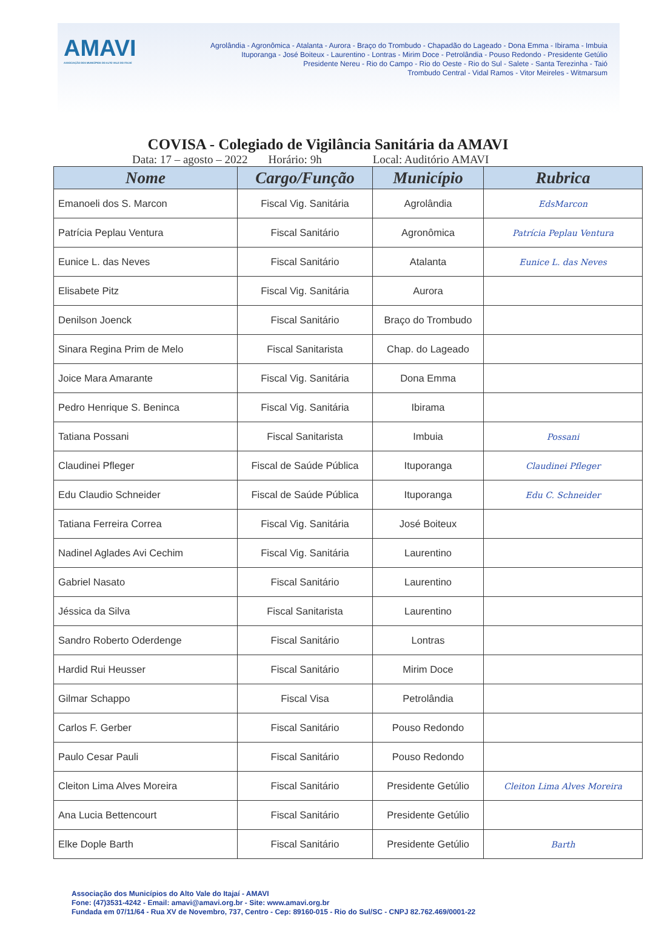AMAVI
ASSOCIAÇÃO DOS MUNICÍPIOS DO ALTO VALE DO ITAJAÍ
Agrolândia - Agronômica - Atalanta - Aurora - Braço do Trombudo - Chapadão do Lageado - Dona Emma - Ibirama - Imbuia
Ituporanga - José Boiteux - Laurentino - Lontras - Mirim Doce - Petrolândia - Pouso Redondo - Presidente Getúlio
Presidente Nereu - Rio do Campo - Rio do Oeste - Rio do Sul - Salete - Santa Terezinha - Taió
Trombudo Central - Vidal Ramos - Vitor Meireles - Witmarsum
COVISA - Colegiado de Vigilância Sanitária da AMAVI
Data: 17 – agosto – 2022 Horário: 9h Local: Auditório AMAVI
| Nome | Cargo/Função | Município | Rubrica |
| --- | --- | --- | --- |
| Emanoeli dos S. Marcon | Fiscal Vig. Sanitária | Agrolândia | EdsMarcon |
| Patrícia Peplau Ventura | Fiscal Sanitário | Agronômica | Patrícia Peplau Ventura |
| Eunice L. das Neves | Fiscal Sanitário | Atalanta | Eunice L. das Neves |
| Elisabete Pitz | Fiscal Vig. Sanitária | Aurora | |
| Denilson Joenck | Fiscal Sanitário | Braço do Trombudo | |
| Sinara Regina Prim de Melo | Fiscal Sanitarista | Chap. do Lageado | |
| Joice Mara Amarante | Fiscal Vig. Sanitária | Dona Emma | |
| Pedro Henrique S. Beninca | Fiscal Vig. Sanitária | Ibirama | |
| Tatiana Possani | Fiscal Sanitarista | Imbuia | Possani |
| Claudinei Pfleger | Fiscal de Saúde Pública | Ituporanga | Claudinei Pfleger |
| Edu Claudio Schneider | Fiscal de Saúde Pública | Ituporanga | Edu C. Schneider |
| Tatiana Ferreira Correa | Fiscal Vig. Sanitária | José Boiteux | |
| Nadinel Aglades Avi Cechim | Fiscal Vig. Sanitária | Laurentino | |
| Gabriel Nasato | Fiscal Sanitário | Laurentino | |
| Jéssica da Silva | Fiscal Sanitarista | Laurentino | |
| Sandro Roberto Oderdenge | Fiscal Sanitário | Lontras | |
| Hardid Rui Heusser | Fiscal Sanitário | Mirim Doce | |
| Gilmar Schappo | Fiscal Visa | Petrolândia | |
| Carlos F. Gerber | Fiscal Sanitário | Pouso Redondo | |
| Paulo Cesar Pauli | Fiscal Sanitário | Pouso Redondo | |
| Cleiton Lima Alves Moreira | Fiscal Sanitário | Presidente Getúlio | Cleiton Lima Alves Moreira |
| Ana Lucia Bettencourt | Fiscal Sanitário | Presidente Getúlio | |
| Elke Dople Barth | Fiscal Sanitário | Presidente Getúlio | Barth |
Associação dos Municípios do Alto Vale do Itajaí - AMAVI
Fone: (47)3531-4242 - Email: amavi@amavi.org.br - Site: www.amavi.org.br
Fundada em 07/11/64 - Rua XV de Novembro, 737, Centro - Cep: 89160-015 - Rio do Sul/SC - CNPJ 82.762.469/0001-22